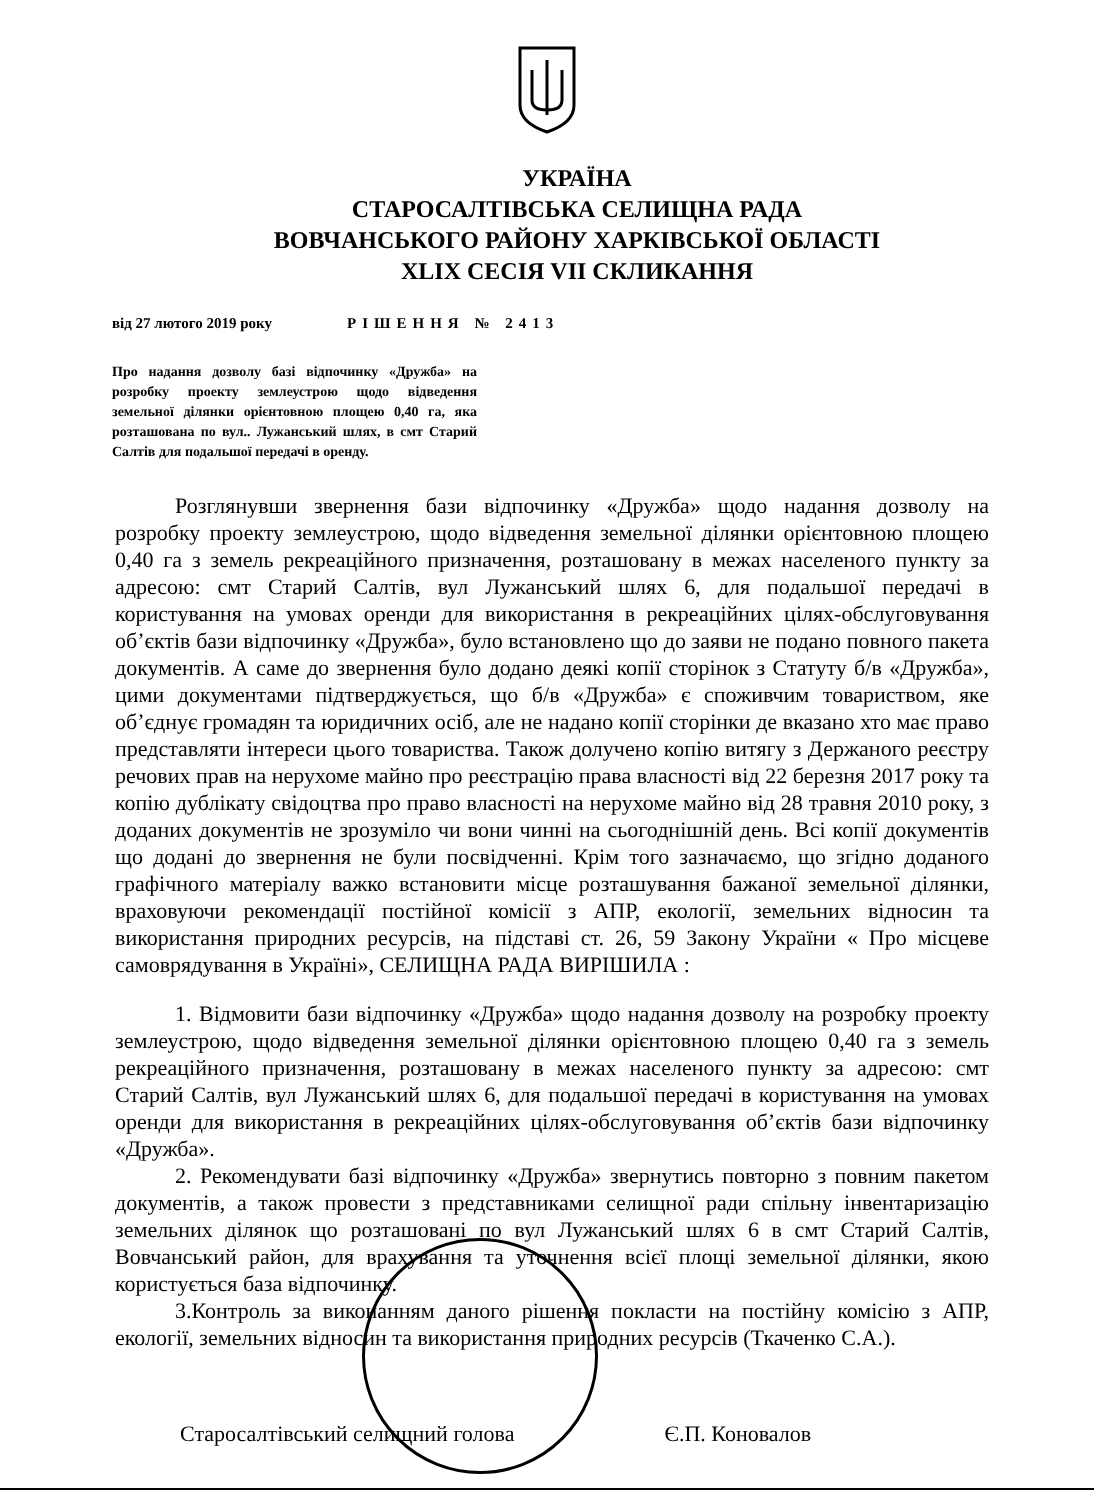УКРАЇНА
СТАРОСАЛТІВСЬКА СЕЛИЩНА РАДА
ВОВЧАНСЬКОГО РАЙОНУ ХАРКІВСЬКОЇ ОБЛАСТІ
XLIX СЕСІЯ VII СКЛИКАННЯ
від 27 лютого 2019 року РІШЕННЯ № 2413
Про надання дозволу базі відпочинку «Дружба» на розробку проекту землеустрою щодо відведення земельної ділянки орієнтовною площею 0,40 га, яка розташована по вул.. Лужанський шлях, в смт Старий Салтів для подальшої передачі в оренду.
Розглянувши звернення бази відпочинку «Дружба» щодо надання дозволу на розробку проекту землеустрою, щодо відведення земельної ділянки орієнтовною площею 0,40 га з земель рекреаційного призначення, розташовану в межах населеного пункту за адресою: смт Старий Салтів, вул Лужанський шлях 6, для подальшої передачі в користування на умовах оренди для використання в рекреаційних цілях-обслуговування об’єктів бази відпочинку «Дружба», було встановлено що до заяви не подано повного пакета документів. А саме до звернення було додано деякі копії сторінок з Статуту б/в «Дружба», цими документами підтверджується, що б/в «Дружба» є споживчим товариством, яке об’єднує громадян та юридичних осіб, але не надано копії сторінки де вказано хто має право представляти інтереси цього товариства. Також долучено копію витягу з Держаного реєстру речових прав на нерухоме майно про реєстрацію права власності від 22 березня 2017 року та копію дублікату свідоцтва про право власності на нерухоме майно від 28 травня 2010 року, з доданих документів не зрозуміло чи вони чинні на сьогоднішній день. Всі копії документів що додані до звернення не були посвідченні. Крім того зазначаємо, що згідно доданого графічного матеріалу важко встановити місце розташування бажаної земельної ділянки, враховуючи рекомендації постійної комісії з АПР, екології, земельних відносин та використання природних ресурсів, на підставі ст. 26, 59 Закону України « Про місцеве самоврядування в Україні», СЕЛИЩНА РАДА ВИРІШИЛА :
1. Відмовити бази відпочинку «Дружба» щодо надання дозволу на розробку проекту землеустрою, щодо відведення земельної ділянки орієнтовною площею 0,40 га з земель рекреаційного призначення, розташовану в межах населеного пункту за адресою: смт Старий Салтів, вул Лужанський шлях 6, для подальшої передачі в користування на умовах оренди для використання в рекреаційних цілях-обслуговування об’єктів бази відпочинку «Дружба».
2. Рекомендувати базі відпочинку «Дружба» звернутись повторно з повним пакетом документів, а також провести з представниками селищної ради спільну інвентаризацію земельних ділянок що розташовані по вул Лужанський шлях 6 в смт Старий Салтів, Вовчанський район, для врахування та уточнення всієї площі земельної ділянки, якою користується база відпочинку.
3.Контроль за виконанням даного рішення покласти на постійну комісію з АПР, екології, земельних відносин та використання природних ресурсів (Ткаченко С.А.).
Старосалтівський селищний голова Є.П. Коновалов